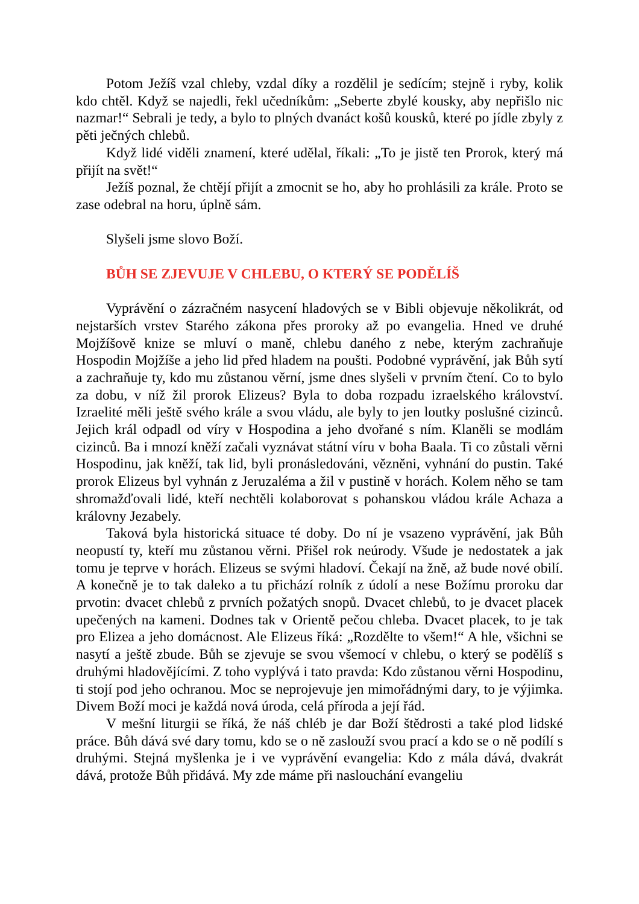Potom Ježíš vzal chleby, vzdal díky a rozdělil je sedícím; stejně i ryby, kolik kdo chtěl. Když se najedli, řekl učedníkům: „Seberte zbylé kousky, aby nepřišlo nic nazmar!“ Sebrali je tedy, a bylo to plných dvanáct košů kousků, které po jídle zbyly z pěti ječných chlebů.
Když lidé viděli znamení, které udělal, říkali: „To je jistě ten Prorok, který má přijít na svět!“
Ježíš poznal, že chtějí přijít a zmocnit se ho, aby ho prohlásili za krále. Proto se zase odebral na horu, úplně sám.
Slyšeli jsme slovo Boží.
BŮH SE ZJEVUJE V CHLEBU, O KTERÝ SE PODĚLÍŠ
Vyprávění o zázračném nasycení hladových se v Bibli objevuje několikrát, od nejstarších vrstev Starého zákona přes proroky až po evangelia. Hned ve druhé Mojžíšově knize se mluví o maně, chlebu daného z nebe, kterým zachraňuje Hospodin Mojžíše a jeho lid před hladem na poušti. Podobné vyprávění, jak Bůh sytí a zachraňuje ty, kdo mu zůstanou věrní, jsme dnes slyšeli v prvním čtení. Co to bylo za dobu, v níž žil prorok Elizeus? Byla to doba rozpadu izraelského království. Izraelité měli ještě svého krále a svou vládu, ale byly to jen loutky poslušné cizinců. Jejich král odpadl od víry v Hospodina a jeho dvořané s ním. Klaněli se modlám cizinců. Ba i mnozí kněží začali vyznávat státní víru v boha Baala. Ti co zůstali věrni Hospodinu, jak kněží, tak lid, byli pronásledováni, vězněni, vyhnání do pustin. Také prorok Elizeus byl vyhnán z Jeruzaléma a žil v pustině v horách. Kolem něho se tam shromažďovali lidé, kteří nechtěli kolaborovat s pohanskou vládou krále Achaza a královny Jezabely.
Taková byla historická situace té doby. Do ní je vsazeno vyprávění, jak Bůh neopustí ty, kteří mu zůstanou věrni. Přišel rok neúrody. Všude je nedostatek a jak tomu je teprve v horách. Elizeus se svými hladoví. Čekají na žně, až bude nové obilí. A konečně je to tak daleko a tu přichází rolník z údolí a nese Božímu proroku dar prvotin: dvacet chlebů z prvních požatých snopů. Dvacet chlebů, to je dvacet placek upečených na kameni. Dodnes tak v Orientě pečou chleba. Dvacet placek, to je tak pro Elizea a jeho domácnost. Ale Elizeus říká: „Rozdělte to všem!“ A hle, všichni se nasytí a ještě zbude. Bůh se zjevuje se svou všemocí v chlebu, o který se podělíš s druhými hladovějícími. Z toho vyplývá i tato pravda: Kdo zůstanou věrni Hospodinu, ti stojí pod jeho ochranou. Moc se neprojevuje jen mimořádnými dary, to je výjimka. Divem Boží moci je každá nová úroda, celá příroda a její řád.
V mešní liturgii se říká, že náš chléb je dar Boží štědrosti a také plod lidské práce. Bůh dává své dary tomu, kdo se o ně zaslouží svou prací a kdo se o ně podílí s druhými. Stejná myšlenka je i ve vyprávění evangelia: Kdo z mála dává, dvakrát dává, protože Bůh přidává. My zde máme při naslouchání evangeliu